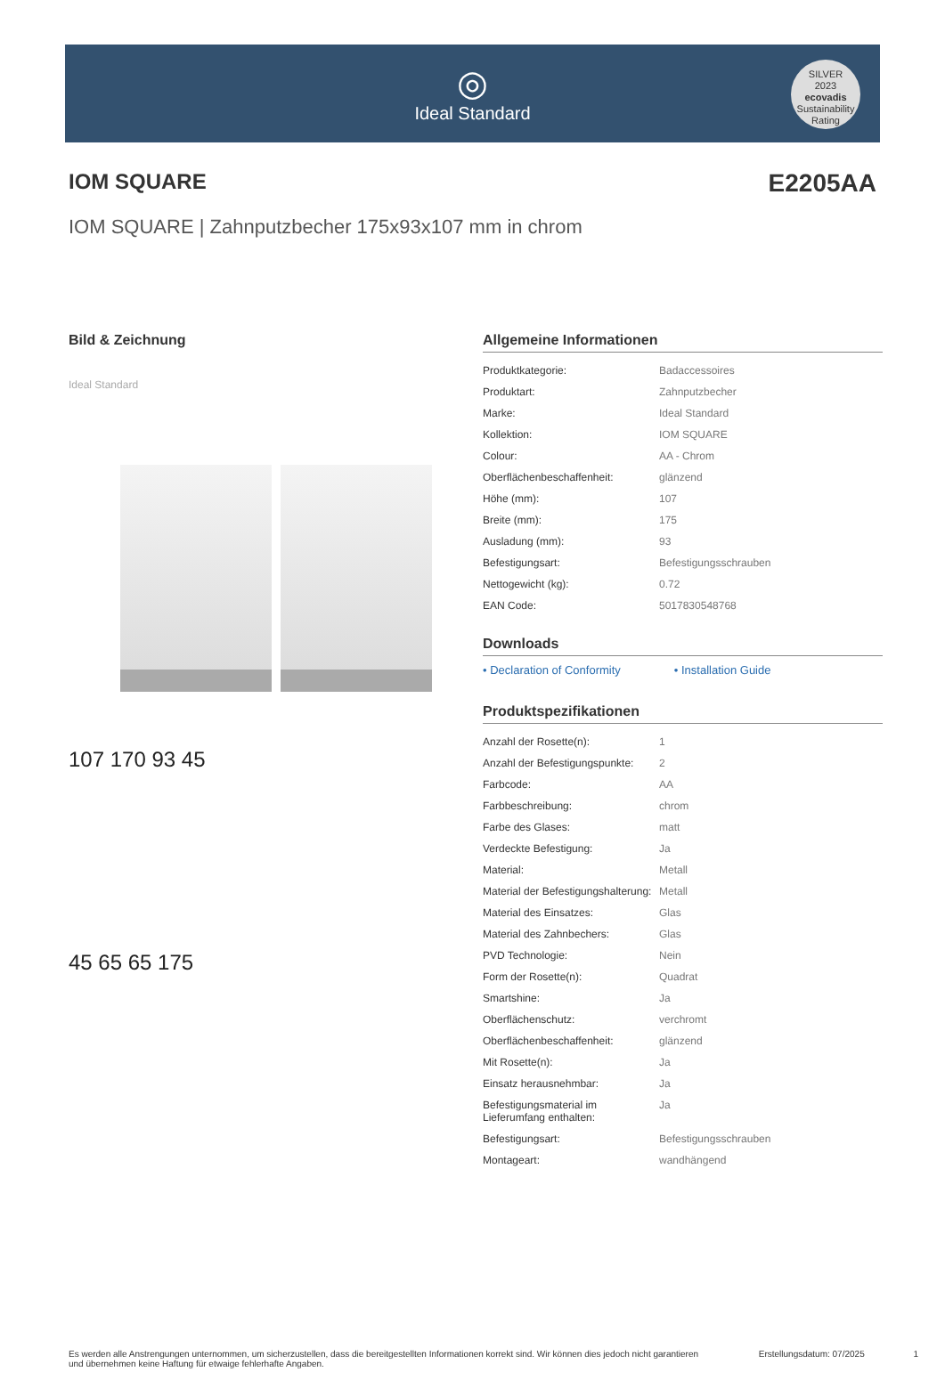◎
Ideal Standard
SILVER
2023
ecovadis
Sustainability Rating
IOM SQUARE
E2205AA
IOM SQUARE | Zahnputzbecher 175x93x107 mm in chrom
Bild & Zeichnung
Ideal Standard
107 170 93 45
45 65 65 175
Allgemeine Informationen
| Produktkategorie: | Badaccessoires |
| Produktart: | Zahnputzbecher |
| Marke: | Ideal Standard |
| Kollektion: | IOM SQUARE |
| Colour: | AA - Chrom |
| Oberflächenbeschaffenheit: | glänzend |
| Höhe (mm): | 107 |
| Breite (mm): | 175 |
| Ausladung (mm): | 93 |
| Befestigungsart: | Befestigungsschrauben |
| Nettogewicht (kg): | 0.72 |
| EAN Code: | 5017830548768 |
Downloads
• Declaration of Conformity • Installation Guide
Produktspezifikationen
| Anzahl der Rosette(n): | 1 |
| Anzahl der Befestigungspunkte: | 2 |
| Farbcode: | AA |
| Farbbeschreibung: | chrom |
| Farbe des Glases: | matt |
| Verdeckte Befestigung: | Ja |
| Material: | Metall |
| Material der Befestigungshalterung: | Metall |
| Material des Einsatzes: | Glas |
| Material des Zahnbechers: | Glas |
| PVD Technologie: | Nein |
| Form der Rosette(n): | Quadrat |
| Smartshine: | Ja |
| Oberflächenschutz: | verchromt |
| Oberflächenbeschaffenheit: | glänzend |
| Mit Rosette(n): | Ja |
| Einsatz herausnehmbar: | Ja |
| Befestigungsmaterial im Lieferumfang enthalten: | Ja |
| Befestigungsart: | Befestigungsschrauben |
| Montageart: | wandhängend |
Es werden alle Anstrengungen unternommen, um sicherzustellen, dass die bereitgestellten Informationen korrekt sind. Wir können dies jedoch nicht garantieren und übernehmen keine Haftung für etwaige fehlerhafte Angaben. Erstellungsdatum: 07/2025 1